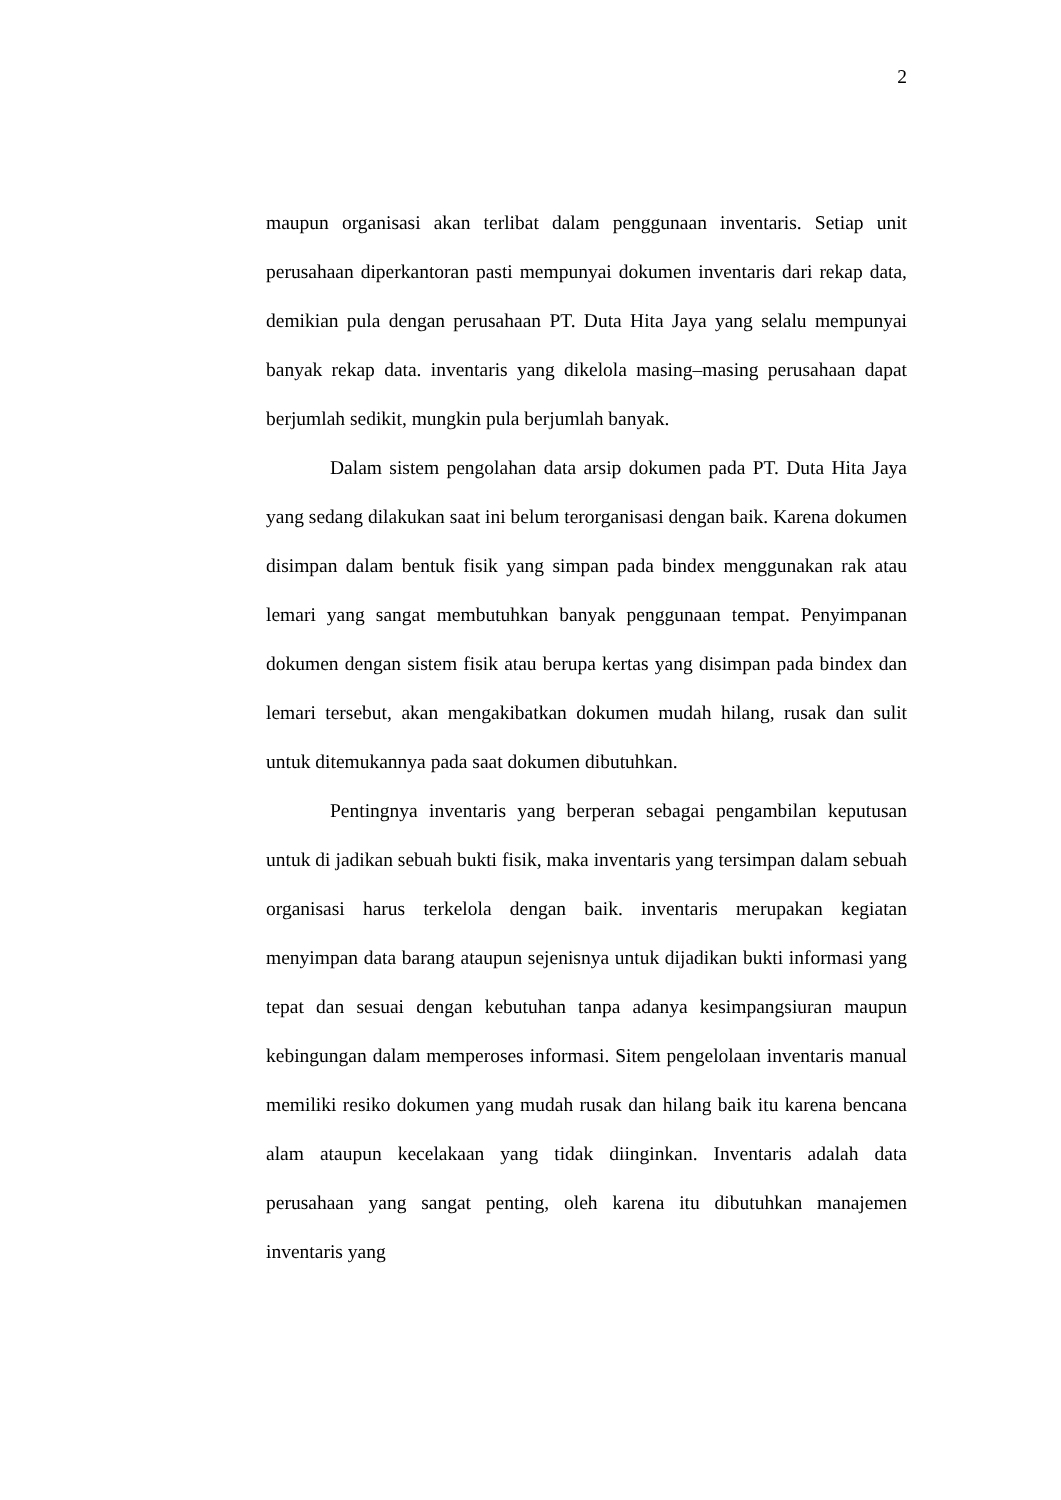2
maupun organisasi akan terlibat dalam penggunaan inventaris. Setiap unit perusahaan diperkantoran pasti mempunyai dokumen inventaris dari rekap data, demikian pula dengan perusahaan PT. Duta Hita Jaya yang selalu mempunyai banyak rekap data. inventaris yang dikelola masing–masing perusahaan dapat berjumlah sedikit, mungkin pula berjumlah banyak.
Dalam sistem pengolahan data arsip dokumen pada PT. Duta Hita Jaya yang sedang dilakukan saat ini belum terorganisasi dengan baik. Karena dokumen disimpan dalam bentuk fisik yang simpan pada bindex menggunakan rak atau lemari yang sangat membutuhkan banyak penggunaan tempat. Penyimpanan dokumen dengan sistem fisik atau berupa kertas yang disimpan pada bindex dan lemari tersebut, akan mengakibatkan dokumen mudah hilang, rusak dan sulit untuk ditemukannya pada saat dokumen dibutuhkan.
Pentingnya inventaris yang berperan sebagai pengambilan keputusan untuk di jadikan sebuah bukti fisik, maka inventaris yang tersimpan dalam sebuah organisasi harus terkelola dengan baik. inventaris merupakan kegiatan menyimpan data barang ataupun sejenisnya untuk dijadikan bukti informasi yang tepat dan sesuai dengan kebutuhan tanpa adanya kesimpangsiuran maupun kebingungan dalam memperoses informasi. Sitem pengelolaan inventaris manual memiliki resiko dokumen yang mudah rusak dan hilang baik itu karena bencana alam ataupun kecelakaan yang tidak diinginkan. Inventaris adalah data perusahaan yang sangat penting, oleh karena itu dibutuhkan manajemen inventaris yang